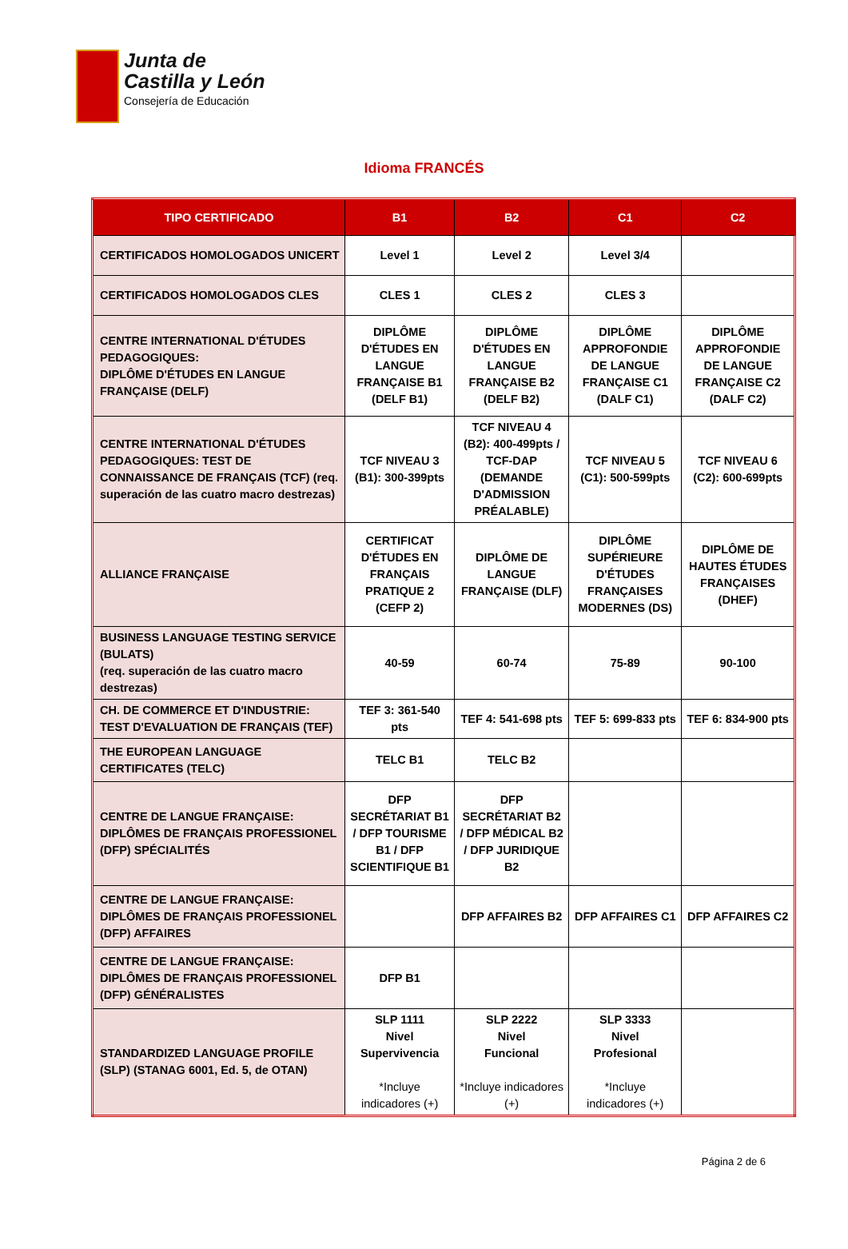Junta de
Castilla y León
Consejería de Educación
Idioma FRANCÉS
| TIPO CERTIFICADO | B1 | B2 | C1 | C2 |
| --- | --- | --- | --- | --- |
| CERTIFICADOS HOMOLOGADOS UNICERT | Level 1 | Level 2 | Level 3/4 | |
| CERTIFICADOS HOMOLOGADOS CLES | CLES 1 | CLES 2 | CLES 3 | |
| CENTRE INTERNATIONAL D'ÉTUDES PEDAGOGIQUES: DIPLÔME D'ÉTUDES EN LANGUE FRANÇAISE (DELF) | DIPLÔME D'ÉTUDES EN LANGUE FRANÇAISE B1 (DELF B1) | DIPLÔME D'ÉTUDES EN LANGUE FRANÇAISE B2 (DELF B2) | DIPLÔME APPROFONDIE DE LANGUE FRANÇAISE C1 (DALF C1) | DIPLÔME APPROFONDIE DE LANGUE FRANÇAISE C2 (DALF C2) |
| CENTRE INTERNATIONAL D'ÉTUDES PEDAGOGIQUES: TEST DE CONNAISSANCE DE FRANÇAIS (TCF) (req. superación de las cuatro macro destrezas) | TCF NIVEAU 3 (B1): 300-399pts | TCF NIVEAU 4 (B2): 400-499pts / TCF-DAP (DEMANDE D'ADMISSION PRÉALABLE) | TCF NIVEAU 5 (C1): 500-599pts | TCF NIVEAU 6 (C2): 600-699pts |
| ALLIANCE FRANÇAISE | CERTIFICAT D'ÉTUDES EN FRANÇAIS PRATIQUE 2 (CEFP 2) | DIPLÔME DE LANGUE FRANÇAISE (DLF) | DIPLÔME SUPÉRIEURE D'ÉTUDES FRANÇAISES MODERNES (DS) | DIPLÔME DE HAUTES ÉTUDES FRANÇAISES (DHEF) |
| BUSINESS LANGUAGE TESTING SERVICE (BULATS) (req. superación de las cuatro macro destrezas) | 40-59 | 60-74 | 75-89 | 90-100 |
| CH. DE COMMERCE ET D'INDUSTRIE: TEST D'EVALUATION DE FRANÇAIS (TEF) | TEF 3: 361-540 pts | TEF 4: 541-698 pts | TEF 5: 699-833 pts | TEF 6: 834-900 pts |
| THE EUROPEAN LANGUAGE CERTIFICATES (TELC) | TELC B1 | TELC B2 | | |
| CENTRE DE LANGUE FRANÇAISE: DIPLÔMES DE FRANÇAIS PROFESSIONEL (DFP) SPÉCIALITÉS | DFP SECRÉTARIAT B1 / DFP TOURISME B1 / DFP SCIENTIFIQUE B1 | DFP SECRÉTARIAT B2 / DFP MÉDICAL B2 / DFP JURIDIQUE B2 | | |
| CENTRE DE LANGUE FRANÇAISE: DIPLÔMES DE FRANÇAIS PROFESSIONEL (DFP) AFFAIRES | | DFP AFFAIRES B2 | DFP AFFAIRES C1 | DFP AFFAIRES C2 |
| CENTRE DE LANGUE FRANÇAISE: DIPLÔMES DE FRANÇAIS PROFESSIONEL (DFP) GÉNÉRALISTES | DFP B1 | | | |
| STANDARDIZED LANGUAGE PROFILE (SLP) (STANAG 6001, Ed. 5, de OTAN) | SLP 1111 Nivel Supervivencia *Incluye indicadores (+) | SLP 2222 Nivel Funcional *Incluye indicadores (+) | SLP 3333 Nivel Profesional *Incluye indicadores (+) | |
Página 2 de 6